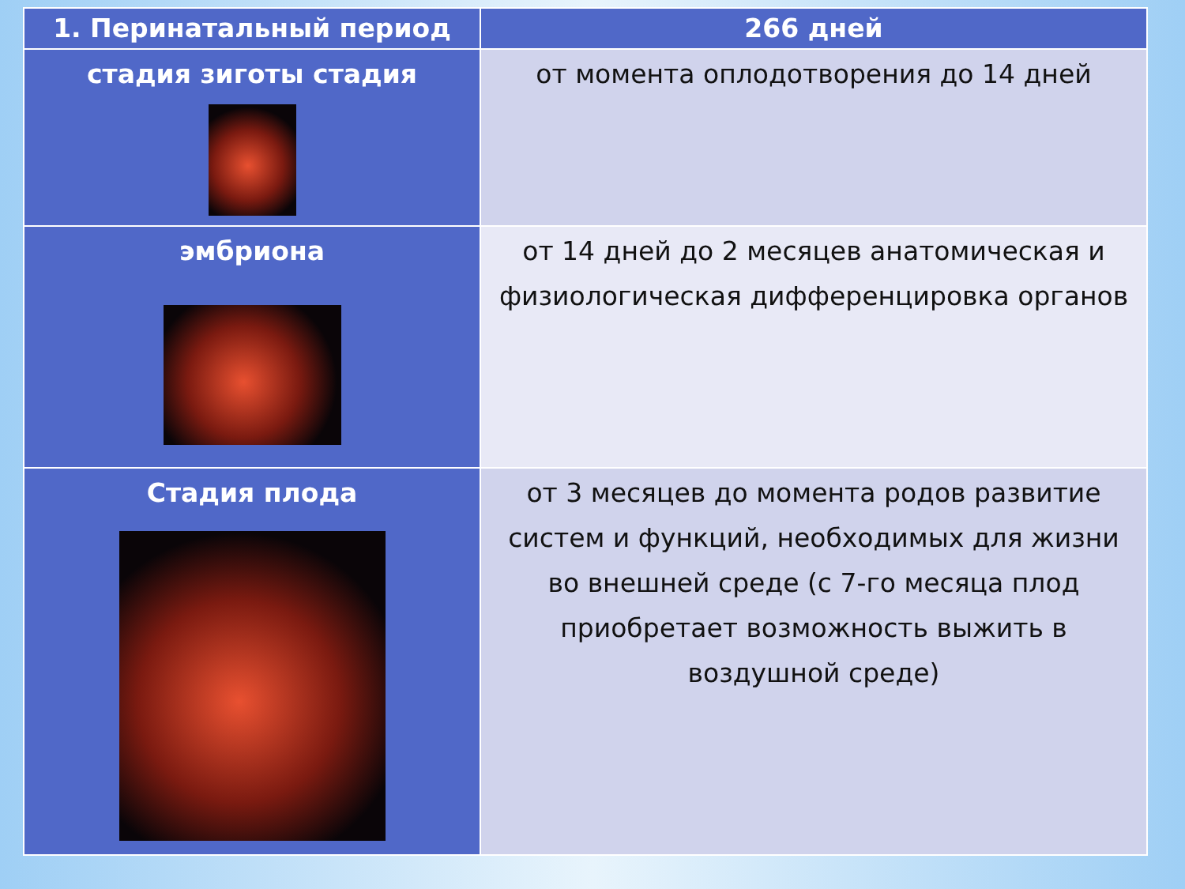| 1. Перинатальный период | 266 дней |
| --- | --- |
| стадия зиготы стадия | от момента оплодотворения до 14 дней |
| эмбриона | от 14 дней до 2 месяцев анатомическая и физиологическая дифференцировка органов |
| Стадия плода | от 3 месяцев до момента родов развитие систем и функций, необходимых для жизни во внешней среде (с 7-го месяца плод приобретает возможность выжить в воздушной среде) |